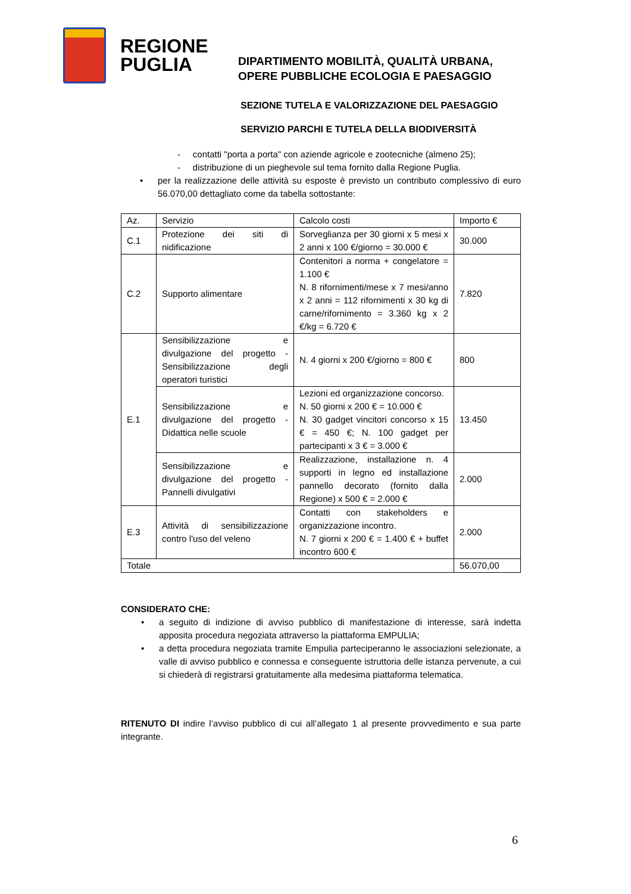REGIONE
PUGLIA
DIPARTIMENTO MOBILITÀ, QUALITÀ URBANA,
OPERE PUBBLICHE ECOLOGIA E PAESAGGIO
SEZIONE TUTELA E VALORIZZAZIONE DEL PAESAGGIO
SERVIZIO PARCHI E TUTELA DELLA BIODIVERSITÀ
- contatti "porta a porta" con aziende agricole e zootecniche (almeno 25);
- distribuzione di un pieghevole sul tema fornito dalla Regione Puglia.
• per la realizzazione delle attività su esposte è previsto un contributo complessivo di euro 56.070,00 dettagliato come da tabella sottostante:
| Az. | Servizio | Calcolo costi | Importo € |
| C.1 | Protezione dei siti di nidificazione | Sorveglianza per 30 giorni x 5 mesi x 2 anni x 100 €/giorno = 30.000 € | 30.000 |
| C.2 | Supporto alimentare | Contenitori a norma + congelatore = 1.100 € N. 8 rifornimenti/mese x 7 mesi/anno x 2 anni = 112 rifornimenti x 30 kg di carne/rifornimento = 3.360 kg x 2 €/kg = 6.720 € | 7.820 |
| E.1 | Sensibilizzazione e divulgazione del progetto - Sensibilizzazione degli operatori turistici | N. 4 giorni x 200 €/giorno = 800 € | 800 |
| | Sensibilizzazione e divulgazione del progetto - Didattica nelle scuole | Lezioni ed organizzazione concorso. N. 50 giorni x 200 € = 10.000 € N. 30 gadget vincitori concorso x 15 € = 450 €; N. 100 gadget per partecipanti x 3 € = 3.000 € | 13.450 |
| | Sensibilizzazione e divulgazione del progetto - Pannelli divulgativi | Realizzazione, installazione n. 4 supporti in legno ed installazione pannello decorato (fornito dalla Regione) x 500 € = 2.000 € | 2.000 |
| E.3 | Attività di sensibilizzazione contro l'uso del veleno | Contatti con stakeholders e organizzazione incontro. N. 7 giorni x 200 € = 1.400 € + buffet incontro 600 € | 2.000 |
| Totale | | | 56.070,00 |
CONSIDERATO CHE:
• a seguito di indizione di avviso pubblico di manifestazione di interesse, sarà indetta apposita procedura negoziata attraverso la piattaforma EMPULIA;
• a detta procedura negoziata tramite Empulia parteciperanno le associazioni selezionate, a valle di avviso pubblico e connessa e conseguente istruttoria delle istanza pervenute, a cui si chiederà di registrarsi gratuitamente alla medesima piattaforma telematica.
RITENUTO DI indire l’avviso pubblico di cui all’allegato 1 al presente provvedimento e sua parte integrante.
6